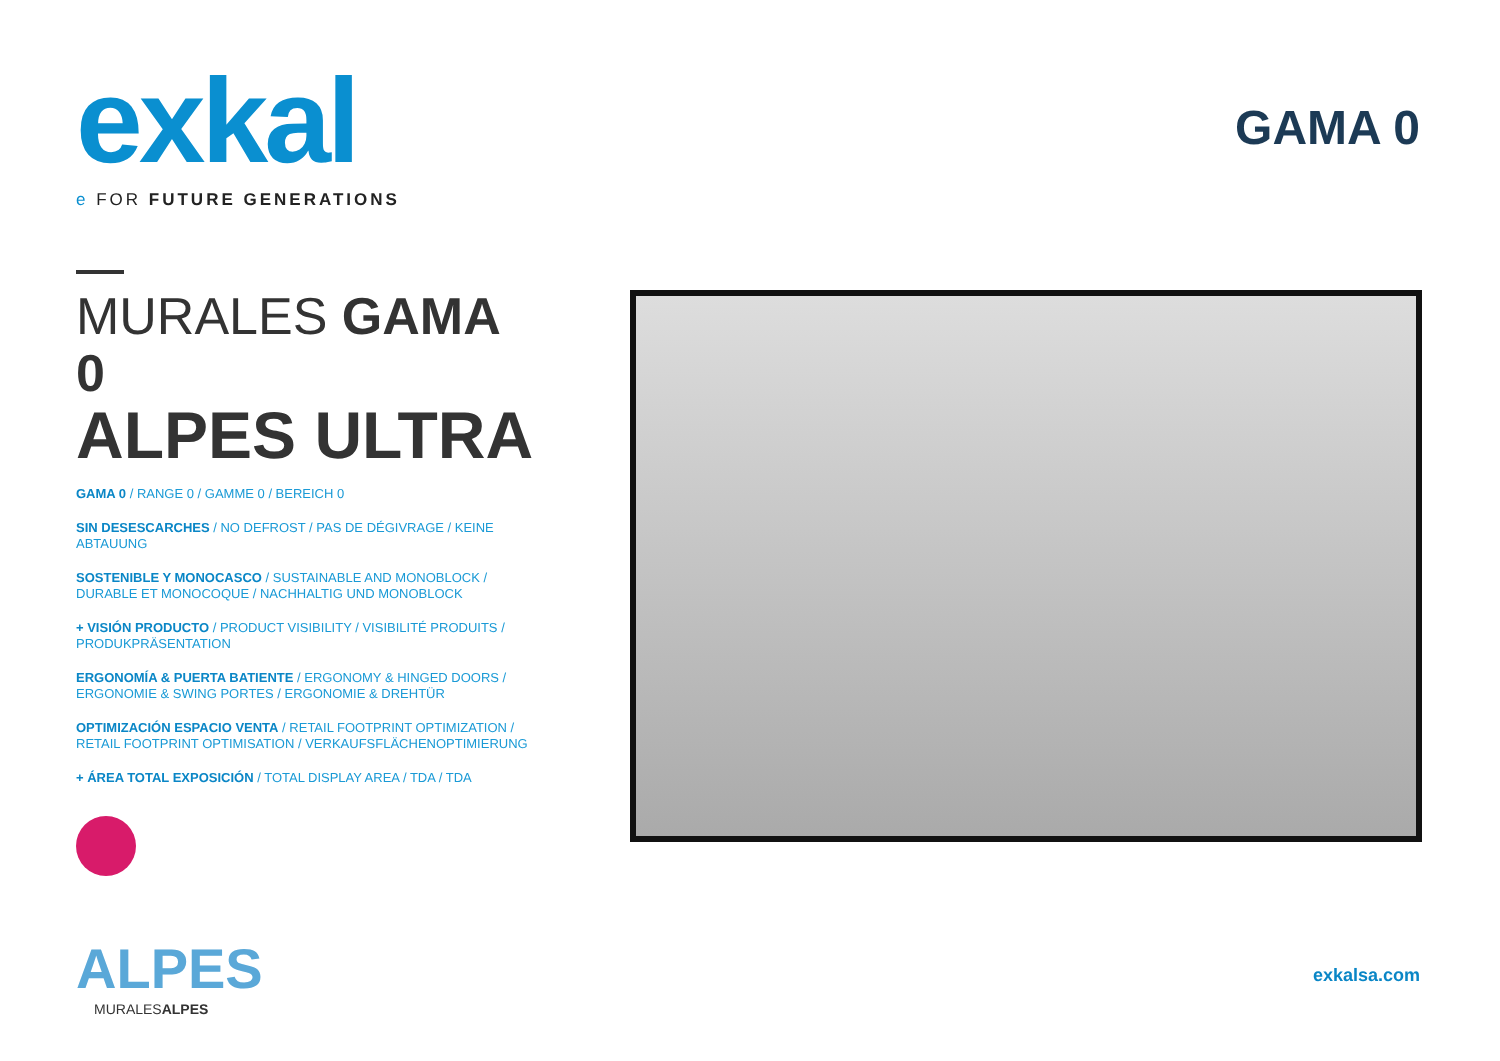exkal
e FOR FUTURE GENERATIONS
MURALES GAMA 0
ALPES ULTRA
GAMA 0 / RANGE 0 / GAMME 0 / BEREICH 0
SIN DESESCARCHES / NO DEFROST / PAS DE DÉGIVRAGE / KEINE ABTAUUNG
SOSTENIBLE Y MONOCASCO / SUSTAINABLE AND MONOBLOCK / DURABLE ET MONOCOQUE / NACHHALTIG UND MONOBLOCK
+ VISIÓN PRODUCTO / PRODUCT VISIBILITY / VISIBILITÉ PRODUITS / PRODUKPRÄSENTATION
ERGONOMÍA & PUERTA BATIENTE / ERGONOMY & HINGED DOORS / ERGONOMIE & SWING PORTES / ERGONOMIE & DREHTÜR
OPTIMIZACIÓN ESPACIO VENTA / RETAIL FOOTPRINT OPTIMIZATION / RETAIL FOOTPRINT OPTIMISATION / VERKAUFSFLÄCHENOPTIMIERUNG
+ ÁREA TOTAL EXPOSICIÓN / TOTAL DISPLAY AREA / TDA / TDA
ALPES
MURALESALPES
GAMA 0
exkalsa.com